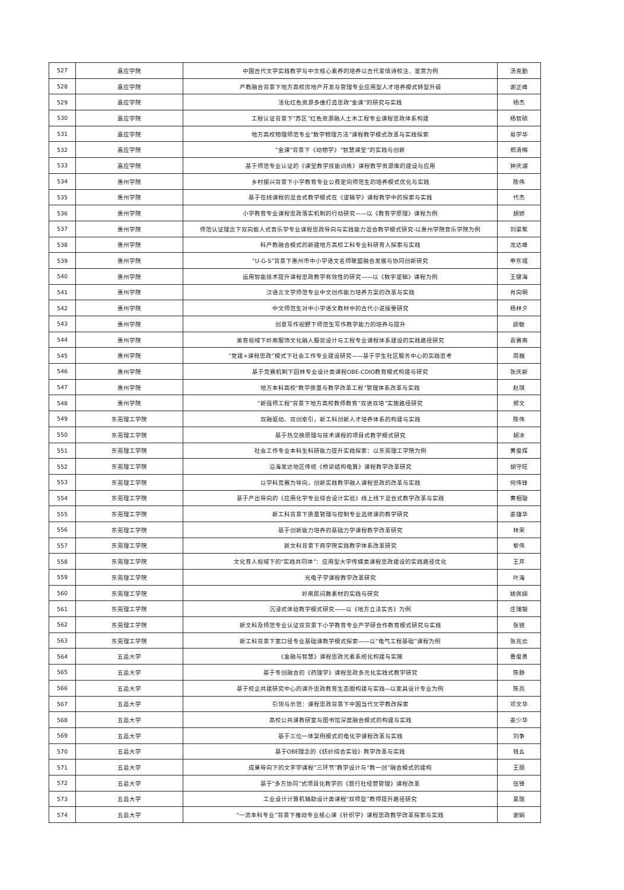| 527 | 嘉应学院 | 中国古代文学实践教学与中文核心素养的培养以古代爱情诗校注、鉴赏为例 | 汤克勤 |
| 528 | 嘉应学院 | 产教融合背景下地方高校房地产开发与管理专业应用型人才培养模式转型升级 | 谢正峰 |
| 529 | 嘉应学院 | 活化红色资源多维打造思政“金课”的研究与实践 | 杨杰 |
| 530 | 嘉应学院 | 工程认证背景下“苏区”红色资源融人土木工程专业课程思政体系构建 | 杨智硕 |
| 531 | 嘉应学院 | 地方高校物理师范专业“数学物理方法”课程教学模式改革与实践探索 | 易学华 |
| 532 | 嘉应学院 | “金课”背景下《动物学》“智慧课堂”的实践与创新 | 郑清梅 |
| 533 | 嘉应学院 | 基于师范专业认证的《课堂教学技能训练》课程教学资源库的建设与应用 | 钟庆湖 |
| 534 | 惠州学院 | 乡村振兴背景下小学教育专业公费定向师范生的培养模式优化与实践 | 陈伟 |
| 535 | 惠州学院 | 基于在线课程的混合式教学模式在《逻辑学》课程教学中的探索与实践 | 代杰 |
| 536 | 惠州学院 | 小学教育专业课程思政落实机制的行动研究——以《教育学原理》课程为例 | 胡娇 |
| 537 | 惠州学院 | 师范认证理念下双向嵌人式音乐学专业课程思政导向与实践能力混合教学模式研究-以惠州学院音乐学院为例 | 刘渠鹭 |
| 538 | 惠州学院 | 科产教融合模式的新建地方高校工科专业科研育人探索与实践 | 龙达峰 |
| 539 | 惠州学院 | “U-G-S”背景下惠州市中小学语文名师联盟融合发展与协同创新研究 | 申东城 |
| 540 | 惠州学院 | 运用智能技术提升课程思政教学有效性的研究——以《数字逻辑》课程为例 | 王健海 |
| 541 | 惠州学院 | 汉语言文学师范专业中文创作能力培养方案的改革与实践 | 肖向明 |
| 542 | 惠州学院 | 中文师范生对中小学语文教材中的古代小说接受研究 | 杨林夕 |
| 543 | 惠州学院 | 创意写作视野下师范生写作教学能力的培养与提升 | 颜敏 |
| 544 | 惠州学院 | 美育视域下岭南服饰文化融人服装设计与工程专业课程体系建设的实践路径研究 | 袁赛南 |
| 545 | 惠州学院 | “党建+课程思政”模式下社会工作专业建设研究——基于学生社区服务中心的实践思考 | 周巍 |
| 546 | 惠州学院 | 基于竞赛机制下园林专业设计类课程OBE-CDIO教育模式构建与研究 | 张庆新 |
| 547 | 惠州学院 | 地方本科高校“教学质量与教学改革工程”管理体系改革与实践 | 赵琪 |
| 548 | 惠州学院 | “新强师工程”背景下地方高校教师教育“双进双培”实施路径研究 | 郑文 |
| 549 | 东莞理工学院 | 双融驱动、双创牵引，新工科创新人才培养体系的构建与实践 | 陈伟 |
| 550 | 东莞理工学院 | 基于热交换原理与技术课程的项目式教学模式研究 | 胡冰 |
| 551 | 东莞理工学院 | 社会工作专业本科生科研能力提升实践探索：以东莞理工学院为例 | 黄俊辉 |
| 552 | 东莞理工学院 | 沿海发达地区传统《桥梁结构电算》课程教学改革研究 | 胡守旺 |
| 553 | 东莞理工学院 | 以学科竞赛为导向，创新实践教学融人课程思政的改革与实践 | 何伟锋 |
| 554 | 东莞理工学院 | 基于产出导向的《应用化学专业综合设计实验》线上线下混合式教学改革与实践 | 黄相璇 |
| 555 | 东莞理工学院 | 新工科背景下质量管理与控制专业选修课的教学研究 | 姜雄华 |
| 556 | 东莞理工学院 | 基于创新能力培养的基础力学课程教学改革研究 | 林荣 |
| 557 | 东莞理工学院 | 新文科背景下商学院实践教学体系改革研究 | 黎伟 |
| 558 | 东莞理工学院 | 文化育人视域下的“实践共同体”：应用型大学传媒类课程思政建设的实践路径优化 | 王芹 |
| 559 | 东莞理工学院 | 光电子学课程教学改革研究 | 叶海 |
| 560 | 东莞理工学院 | 岭南民间舞素材的实践与研究 | 姚佩娣 |
| 561 | 东莞理工学院 | 沉浸式体验教学模式研究——以《地方立法实务》为例 | 庄瑞银 |
| 562 | 东莞理工学院 | 新文科及师范专业认证双背景下小学教育专业产学研合作教育模式研究与实践 | 张锐 |
| 563 | 东莞理工学院 | 新工科背景下宽口径专业基础课教学模式探索——以“电气工程基础”课程为例 | 张兆云 |
| 564 | 五邑大学 | 《金融与智慧》课程思政元素系统化构建与实施 | 曹俊勇 |
| 565 | 五邑大学 | 基于专创融合的《药理学》课程思政多元化实践式教学研究 | 陈静 |
| 566 | 五邑大学 | 基于校企共建研究中心的课外思政教育生态圈构建与实践—以家具设计专业为例 | 陈亮 |
| 567 | 五邑大学 | 引领与示范：课程思政背景下中国当代文学教改探索 | 邓文华 |
| 568 | 五邑大学 | 高校公共课教研室与图书馆深度融合模式的构建与实践 | 姜少华 |
| 569 | 五邑大学 | 基于三位一体案例模式的电化学课程改革与实践 | 刘争 |
| 570 | 五邑大学 | 基于OBE理念的《纺纱综合实验》教学改革与实践 | 钱幺 |
| 571 | 五邑大学 | 成果导向下的文字学课程“三环节”教学设计与“教一创”融合模式的建构 | 王丽 |
| 572 | 五邑大学 | 基于“多方协同”式项目化教学的《旅行社经营管理》课程改革 | 伍锋 |
| 573 | 五邑大学 | 工业设计计算机辅助设计类课程“双师型”教师提升路径研究 | 吴琨 |
| 574 | 五邑大学 | “一流本科专业”背景下推动专业核心课《针织学》课程思政教学改革探索与实践 | 谢娟 |